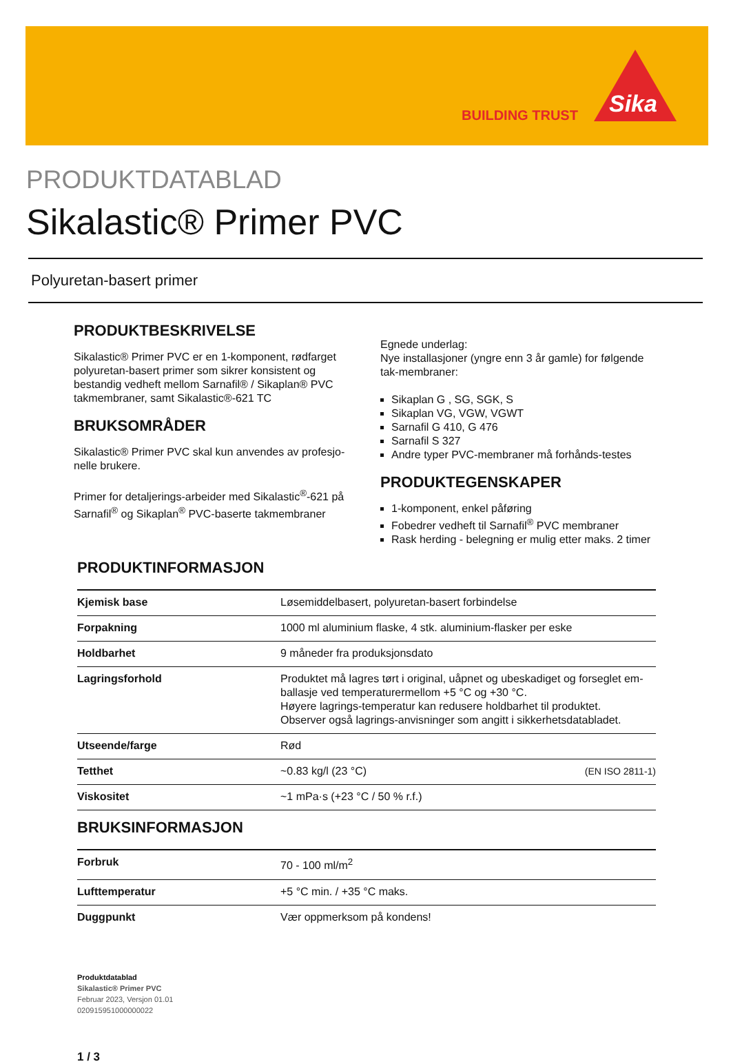BUILDING TRUST
Sika
PRODUKTDATABLAD
Sikalastic® Primer PVC
Polyuretan-basert primer
PRODUKTBESKRIVELSE
Sikalastic® Primer PVC er en 1-komponent, rødfarget polyuretan-basert primer som sikrer konsistent og bestandig vedheft mellom Sarnafil® / Sikaplan® PVC takmembraner, samt Sikalastic®-621 TC
BRUKSOMRÅDER
Sikalastic® Primer PVC skal kun anvendes av profesjo-nelle brukere.
Primer for detaljerings-arbeider med Sikalastic<sup>®</sup>-621 på Sarnafil<sup>®</sup> og Sikaplan<sup>®</sup> PVC-baserte takmembraner
Egnede underlag:
Nye installasjoner (yngre enn 3 år gamle) for følgende tak-membraner:
Sikaplan G , SG, SGK, S
Sikaplan VG, VGW, VGWT
Sarnafil G 410, G 476
Sarnafil S 327
Andre typer PVC-membraner må forhånds-testes
PRODUKTEGENSKAPER
1-komponent, enkel påføring
Fobedrer vedheft til Sarnafil<sup>®</sup> PVC membraner
Rask herding - belegning er mulig etter maks. 2 timer
PRODUKTINFORMASJON
| Kjemisk base | Løsemiddelbasert, polyuretan-basert forbindelse |
| Forpakning | 1000 ml aluminium flaske, 4 stk. aluminium-flasker per eske |
| Holdbarhet | 9 måneder fra produksjonsdato |
| Lagringsforhold | Produktet må lagres tørt i original, uåpnet og ubeskadiget og forseglet em-ballasje ved temperaturermellom +5 °C og +30 °C. Høyere lagrings-temperatur kan redusere holdbarhet til produktet. Observer også lagrings-anvisninger som angitt i sikkerhetsdatabladet. |
| Utseende/farge | Rød |
| Tetthet | ~0.83 kg/l (23 °C) (EN ISO 2811-1) |
| Viskositet | ~1 mPa·s (+23 °C / 50 % r.f.) |
BRUKSINFORMASJON
| Forbruk | 70 - 100 ml/m<sup>2</sup> |
| Lufttemperatur | +5 °C min. / +35 °C maks. |
| Duggpunkt | Vær oppmerksom på kondens! |
Produktdatablad
Sikalastic® Primer PVC
Februar 2023, Versjon 01.01
020915951000000022
1 / 3